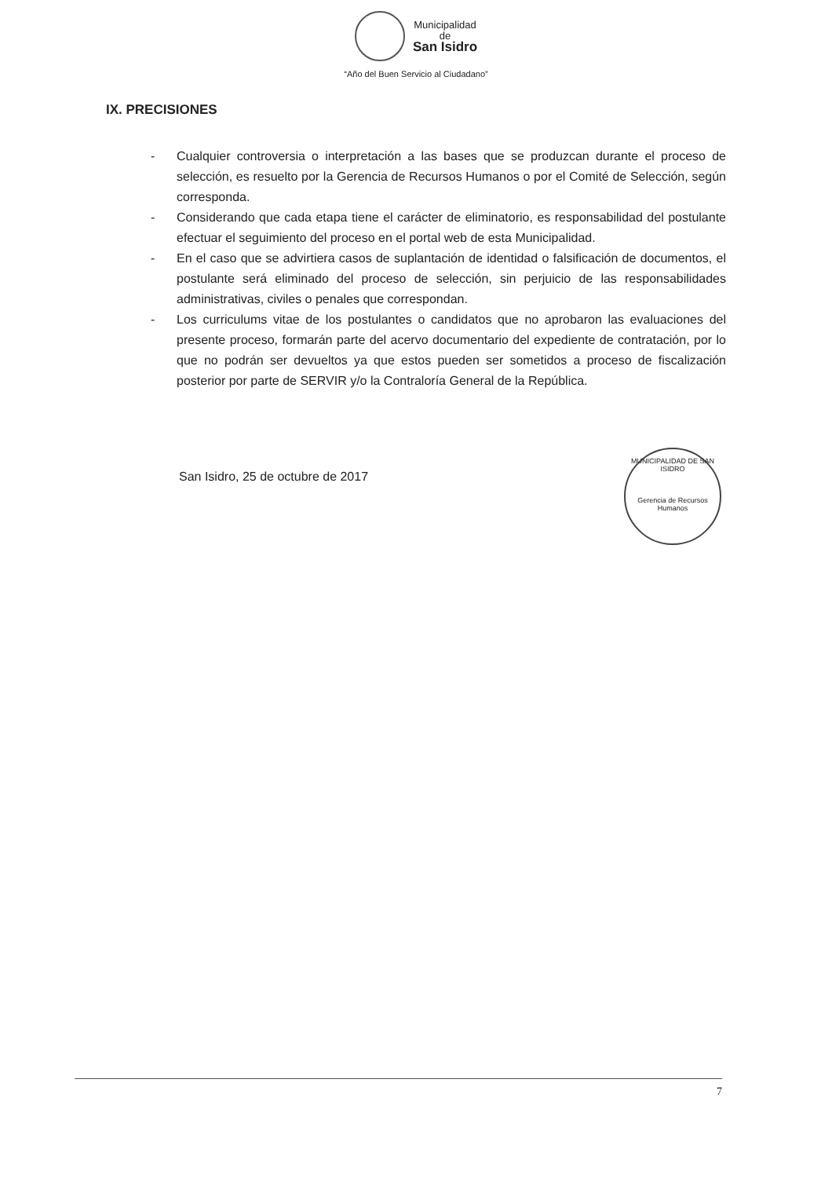Municipalidad
de
San Isidro
“Año del Buen Servicio al Ciudadano”
IX. PRECISIONES
- Cualquier controversia o interpretación a las bases que se produzcan durante el proceso de selección, es resuelto por la Gerencia de Recursos Humanos o por el Comité de Selección, según corresponda.
- Considerando que cada etapa tiene el carácter de eliminatorio, es responsabilidad del postulante efectuar el seguimiento del proceso en el portal web de esta Municipalidad.
- En el caso que se advirtiera casos de suplantación de identidad o falsificación de documentos, el postulante será eliminado del proceso de selección, sin perjuicio de las responsabilidades administrativas, civiles o penales que correspondan.
- Los curriculums vitae de los postulantes o candidatos que no aprobaron las evaluaciones del presente proceso, formarán parte del acervo documentario del expediente de contratación, por lo que no podrán ser devueltos ya que estos pueden ser sometidos a proceso de fiscalización posterior por parte de SERVIR y/o la Contraloría General de la República.
San Isidro, 25 de octubre de 2017
MUNICIPALIDAD DE SAN ISIDRO
Gerencia de Recursos Humanos
7